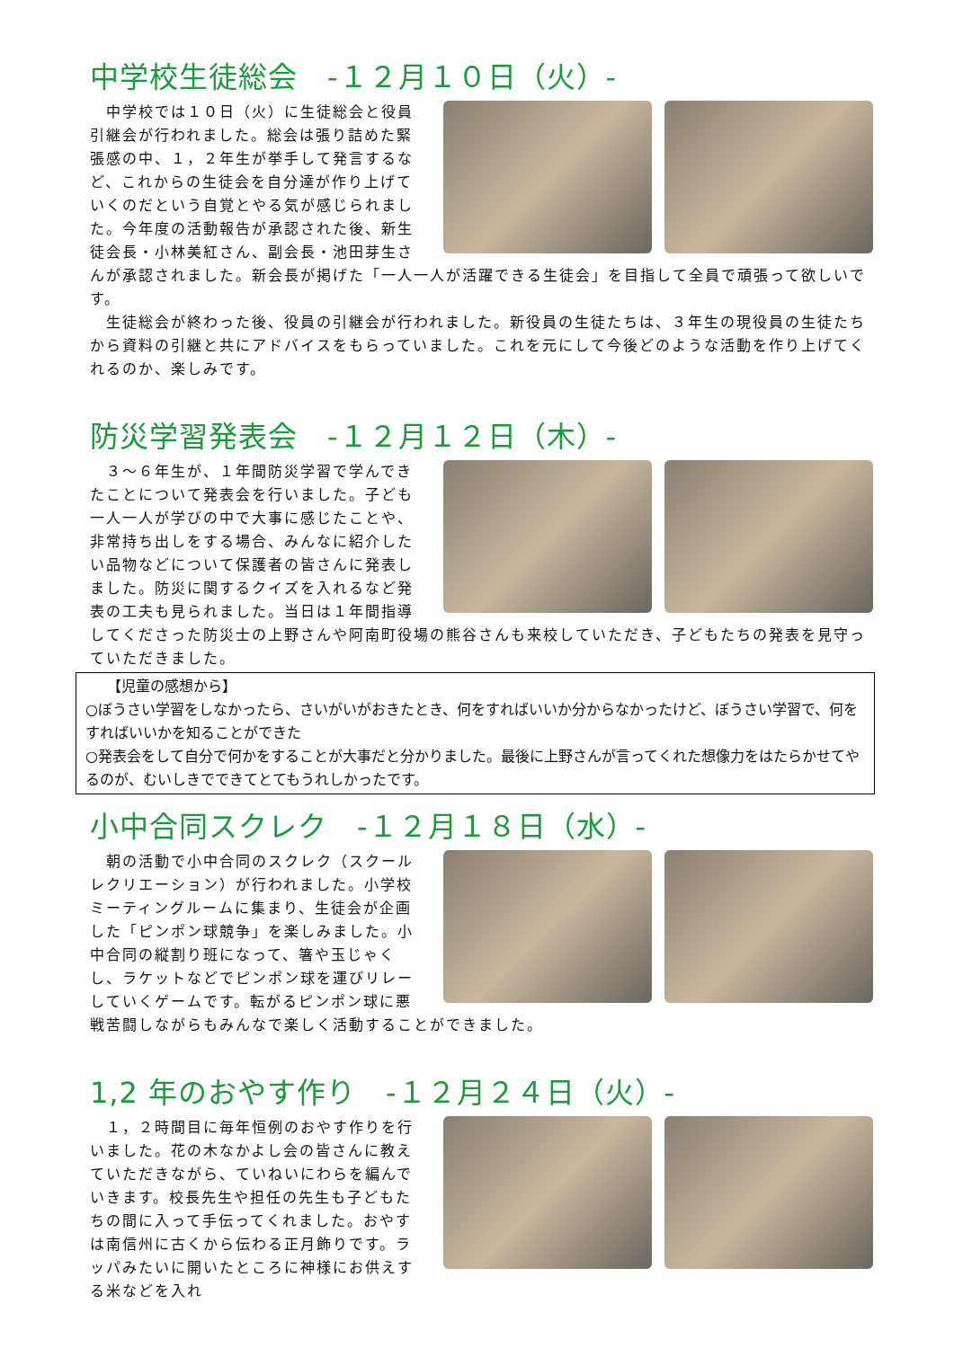中学校生徒総会　-１２月１０日（火）-
　中学校では１０日（火）に生徒総会と役員引継会が行われました。総会は張り詰めた緊張感の中、１，２年生が挙手して発言するなど、これからの生徒会を自分達が作り上げていくのだという自覚とやる気が感じられました。今年度の活動報告が承認された後、新生徒会長・小林美紅さん、副会長・池田芽生さんが承認されました。新会長が掲げた「一人一人が活躍できる生徒会」を目指して全員で頑張って欲しいです。
　生徒総会が終わった後、役員の引継会が行われました。新役員の生徒たちは、３年生の現役員の生徒たちから資料の引継と共にアドバイスをもらっていました。これを元にして今後どのような活動を作り上げてくれるのか、楽しみです。
防災学習発表会　-１２月１２日（木）-
　３～６年生が、１年間防災学習で学んできたことについて発表会を行いました。子ども一人一人が学びの中で大事に感じたことや、非常持ち出しをする場合、みんなに紹介したい品物などについて保護者の皆さんに発表しました。防災に関するクイズを入れるなど発表の工夫も見られました。当日は１年間指導してくださった防災士の上野さんや阿南町役場の熊谷さんも来校していただき、子どもたちの発表を見守っていただきました。
　　【児童の感想から】
○ぼうさい学習をしなかったら、さいがいがおきたとき、何をすればいいか分からなかったけど、ぼうさい学習で、何をすればいいかを知ることができた
○発表会をして自分で何かをすることが大事だと分かりました。最後に上野さんが言ってくれた想像力をはたらかせてやるのが、むいしきでできてとてもうれしかったです。
小中合同スクレク　-１２月１８日（水）-
　朝の活動で小中合同のスクレク（スクールレクリエーション）が行われました。小学校ミーティングルームに集まり、生徒会が企画した「ピンポン球競争」を楽しみました。小中合同の縦割り班になって、箸や玉じゃくし、ラケットなどでピンポン球を運びリレーしていくゲームです。転がるピンポン球に悪戦苦闘しながらもみんなで楽しく活動することができました。
1,2 年のおやす作り　-１２月２４日（火）-
　１，２時間目に毎年恒例のおやす作りを行いました。花の木なかよし会の皆さんに教えていただきながら、ていねいにわらを編んでいきます。校長先生や担任の先生も子どもたちの間に入って手伝ってくれました。おやすは南信州に古くから伝わる正月飾りです。ラッパみたいに開いたところに神様にお供えする米などを入れ